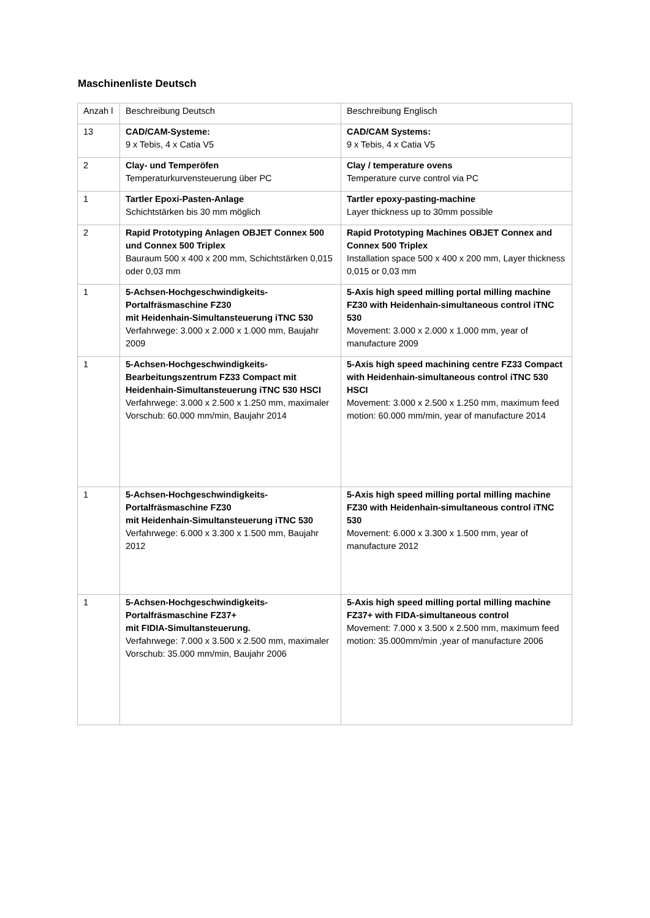Maschinenliste Deutsch
| Anzah l | Beschreibung Deutsch | Beschreibung Englisch |
| 13 | CAD/CAM-Systeme: 9 x Tebis, 4 x Catia V5 | CAD/CAM Systems: 9 x Tebis, 4 x Catia V5 |
| 2 | Clay- und Temperöfen Temperaturkurvensteuerung über PC | Clay / temperature ovens Temperature curve control via PC |
| 1 | Tartler Epoxi-Pasten-Anlage Schichtstärken bis 30 mm möglich | Tartler epoxy-pasting-machine Layer thickness up to 30mm possible |
| 2 | Rapid Prototyping Anlagen OBJET Connex 500 und Connex 500 Triplex Bauraum 500 x 400 x 200 mm, Schichtstärken 0,015 oder 0,03 mm | Rapid Prototyping Machines OBJET Connex and Connex 500 Triplex Installation space 500 x 400 x 200 mm, Layer thickness 0,015 or 0,03 mm |
| 1 | 5-Achsen-Hochgeschwindigkeits-Portalfräsmaschine FZ30 mit Heidenhain-Simultansteuerung iTNC 530 Verfahrwege: 3.000 x 2.000 x 1.000 mm, Baujahr 2009 | 5-Axis high speed milling portal milling machine FZ30 with Heidenhain-simultaneous control iTNC 530 Movement: 3.000 x 2.000 x 1.000 mm, year of manufacture 2009 |
| 1 | 5-Achsen-Hochgeschwindigkeits-Bearbeitungszentrum FZ33 Compact mit Heidenhain-Simultansteuerung iTNC 530 HSCI Verfahrwege: 3.000 x 2.500 x 1.250 mm, maximaler Vorschub: 60.000 mm/min, Baujahr 2014 | 5-Axis high speed machining centre FZ33 Compact with Heidenhain-simultaneous control iTNC 530 HSCI Movement: 3.000 x 2.500 x 1.250 mm, maximum feed motion: 60.000 mm/min, year of manufacture 2014 |
| 1 | 5-Achsen-Hochgeschwindigkeits-Portalfräsmaschine FZ30 mit Heidenhain-Simultansteuerung iTNC 530 Verfahrwege: 6.000 x 3.300 x 1.500 mm, Baujahr 2012 | 5-Axis high speed milling portal milling machine FZ30 with Heidenhain-simultaneous control iTNC 530 Movement: 6.000 x 3.300 x 1.500 mm, year of manufacture 2012 |
| 1 | 5-Achsen-Hochgeschwindigkeits-Portalfräsmaschine FZ37+ mit FIDIA-Simultansteuerung. Verfahrwege: 7.000 x 3.500 x 2.500 mm, maximaler Vorschub: 35.000 mm/min, Baujahr 2006 | 5-Axis high speed milling portal milling machine FZ37+ with FIDA-simultaneous control Movement: 7.000 x 3.500 x 2.500 mm, maximum feed motion: 35.000mm/min ,year of manufacture 2006 |